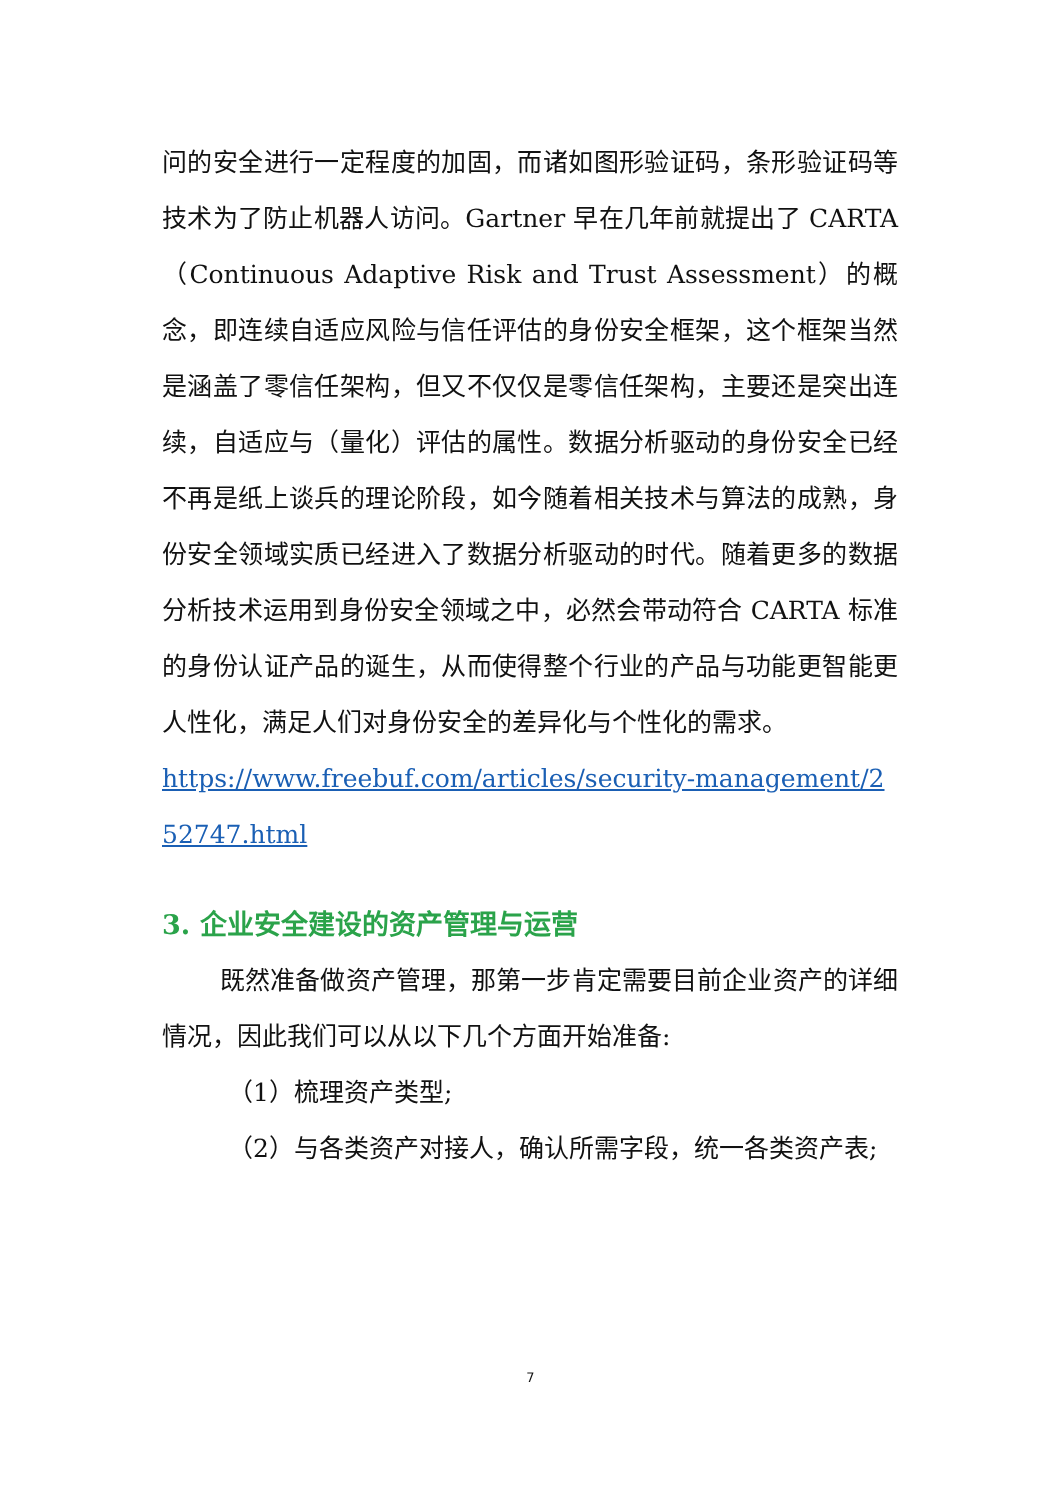问的安全进行一定程度的加固，而诸如图形验证码，条形验证码等技术为了防止机器人访问。Gartner 早在几年前就提出了 CARTA（Continuous Adaptive Risk and Trust Assessment）的概念，即连续自适应风险与信任评估的身份安全框架，这个框架当然是涵盖了零信任架构，但又不仅仅是零信任架构，主要还是突出连续，自适应与（量化）评估的属性。数据分析驱动的身份安全已经不再是纸上谈兵的理论阶段，如今随着相关技术与算法的成熟，身份安全领域实质已经进入了数据分析驱动的时代。随着更多的数据分析技术运用到身份安全领域之中，必然会带动符合 CARTA 标准的身份认证产品的诞生，从而使得整个行业的产品与功能更智能更人性化，满足人们对身份安全的差异化与个性化的需求。
https://www.freebuf.com/articles/security-management/252747.html
3. 企业安全建设的资产管理与运营
既然准备做资产管理，那第一步肯定需要目前企业资产的详细情况，因此我们可以从以下几个方面开始准备:
（1）梳理资产类型;
（2）与各类资产对接人，确认所需字段，统一各类资产表;
7